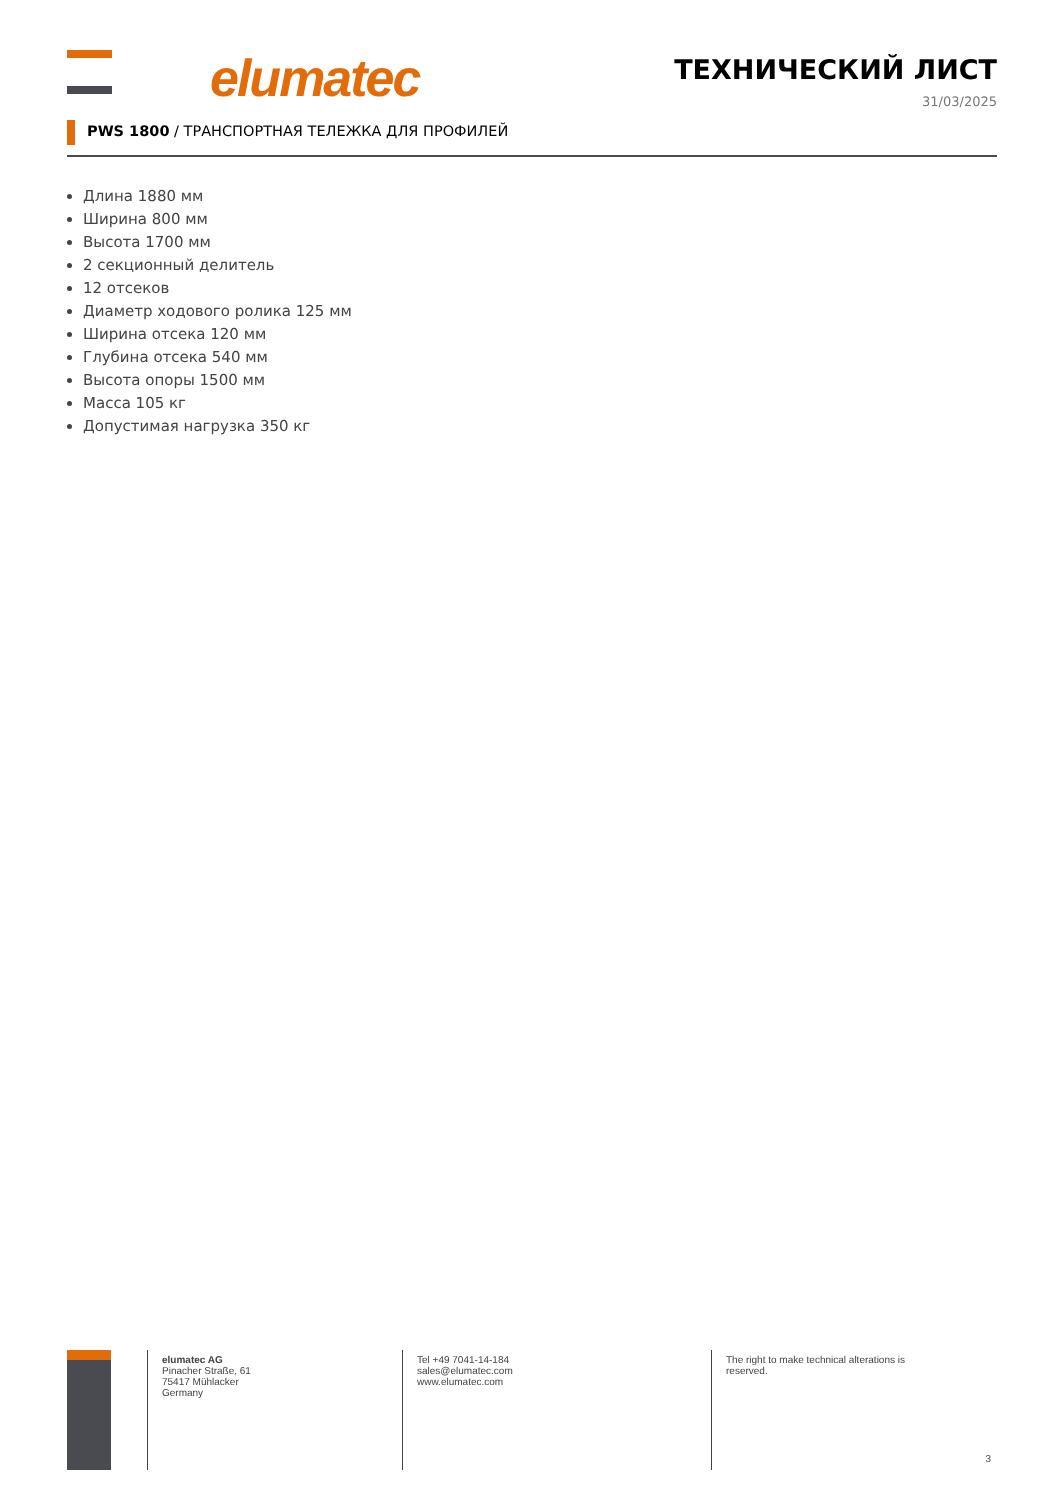elumatec ТЕХНИЧЕСКИЙ ЛИСТ
31/03/2025
PWS 1800 / ТРАНСПОРТНАЯ ТЕЛЕЖКА ДЛЯ ПРОФИЛЕЙ
Длина 1880 мм
Ширина 800 мм
Высота 1700 мм
2 секционный делитель
12 отсеков
Диаметр ходового ролика 125 мм
Ширина отсека 120 мм
Глубина отсека 540 мм
Высота опоры 1500 мм
Масса 105 кг
Допустимая нагрузка 350 кг
elumatec AG
Pinacher Straße, 61
75417 Mühlacker
Germany
Tel +49 7041-14-184
sales@elumatec.com
www.elumatec.com
The right to make technical alterations is reserved.
3